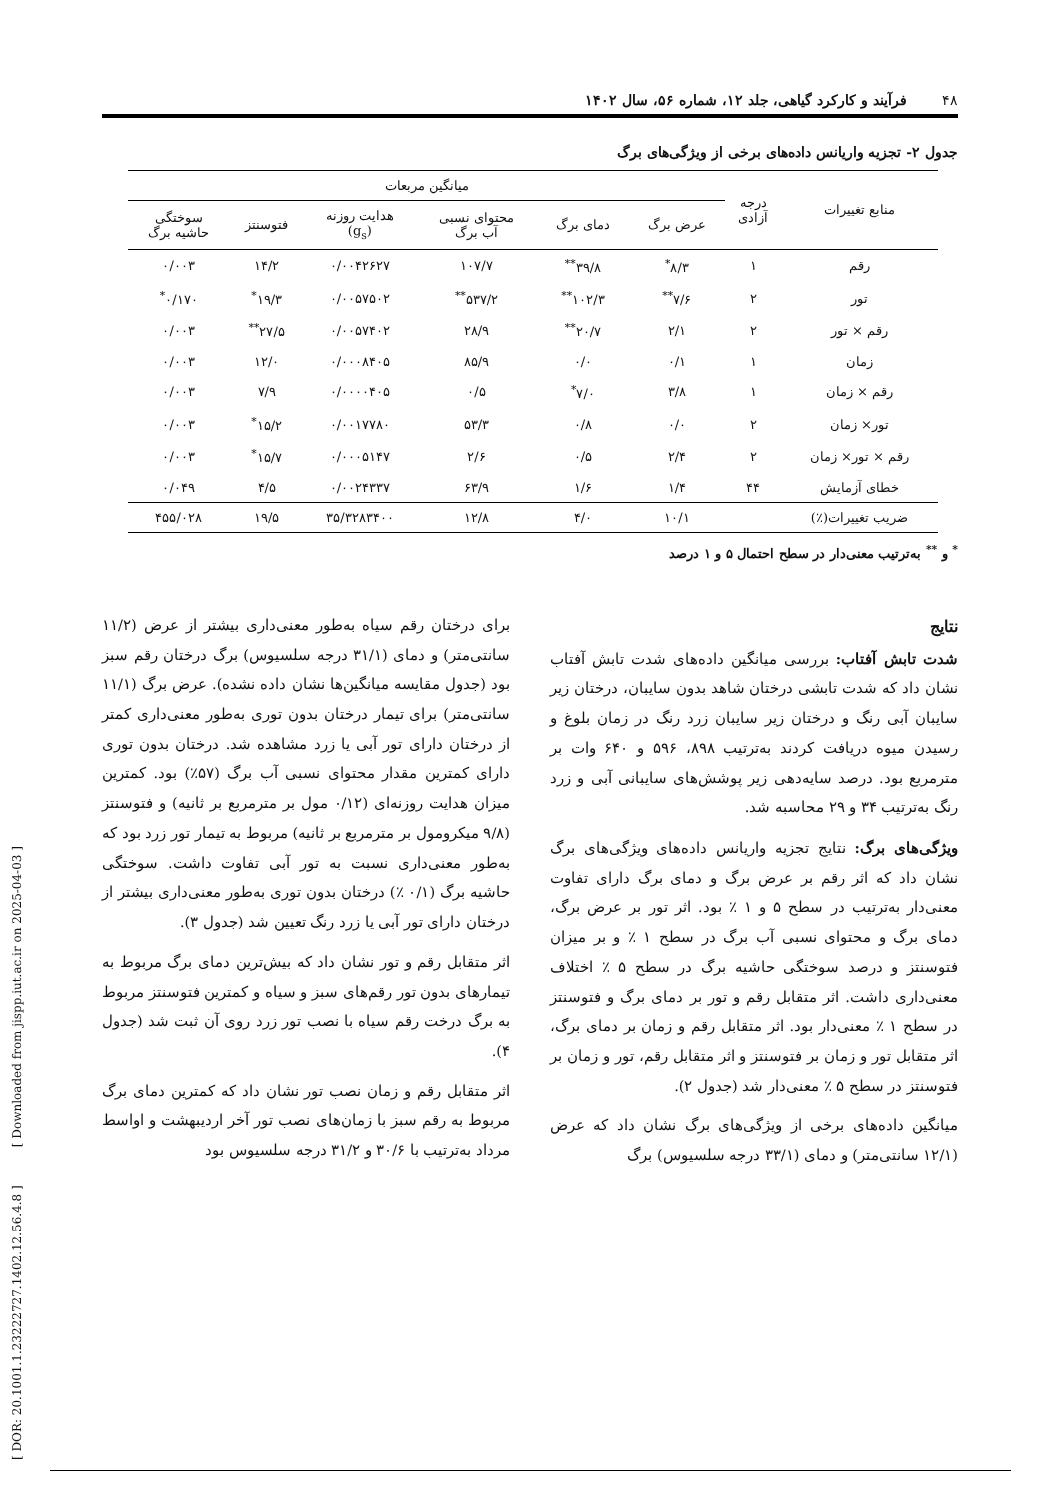[ DOR: 20.1001.1.23222727.1402.12.56.4.8 ] [ Downloaded from jispp.iut.ac.ir on 2025-04-03 ]
۴۸ فرآیند و کارکرد گیاهی، جلد ۱۲، شماره ۵۶، سال ۱۴۰۲
جدول ۲- تجزیه واریانس داده‌های برخی از ویژگی‌های برگ
| منابع تغییرات | درجه آزادی | میانگین مربعات | | | | | |
| --- | --- | --- | --- | --- | --- | --- | --- |
| | | عرض برگ | دمای برگ | محتوای نسبی آب برگ | هدایت روزنه (g<sub>s</sub>) | فتوسنتز | سوختگی حاشیه برگ |
| رقم | ۱ | ۸/۳<sup>*</sup> | ۳۹/۸<sup>**</sup> | ۱۰۷/۷ | ۰/۰۰۴۲۶۲۷ | ۱۴/۲ | ۰/۰۰۳ |
| تور | ۲ | ۷/۶<sup>**</sup> | ۱۰۲/۳<sup>**</sup> | ۵۳۷/۲<sup>**</sup> | ۰/۰۰۵۷۵۰۲ | ۱۹/۳<sup>*</sup> | ۰/۱۷۰<sup>*</sup> |
| رقم × تور | ۲ | ۲/۱ | ۲۰/۷<sup>**</sup> | ۲۸/۹ | ۰/۰۰۵۷۴۰۲ | ۲۷/۵<sup>**</sup> | ۰/۰۰۳ |
| زمان | ۱ | ۰/۱ | ۰/۰ | ۸۵/۹ | ۰/۰۰۰۸۴۰۵ | ۱۲/۰ | ۰/۰۰۳ |
| رقم × زمان | ۱ | ۳/۸ | ۷/۰<sup>*</sup> | ۰/۵ | ۰/۰۰۰۰۴۰۵ | ۷/۹ | ۰/۰۰۳ |
| تور× زمان | ۲ | ۰/۰ | ۰/۸ | ۵۳/۳ | ۰/۰۰۱۷۷۸۰ | ۱۵/۲<sup>*</sup> | ۰/۰۰۳ |
| رقم × تور× زمان | ۲ | ۲/۴ | ۰/۵ | ۲/۶ | ۰/۰۰۰۵۱۴۷ | ۱۵/۷<sup>*</sup> | ۰/۰۰۳ |
| خطای آزمایش | ۴۴ | ۱/۴ | ۱/۶ | ۶۳/۹ | ۰/۰۰۲۴۳۳۷ | ۴/۵ | ۰/۰۴۹ |
| ضریب تغییرات(٪) | | ۱۰/۱ | ۴/۰ | ۱۲/۸ | ۳۵/۳۲۸۳۴۰۰ | ۱۹/۵ | ۴۵۵/۰۲۸ |
<sup>*</sup> و <sup>**</sup> به‌ترتیب معنی‌دار در سطح احتمال ۵ و ۱ درصد
نتایج
شدت تابش آفتاب: بررسی میانگین داده‌های شدت تابش آفتاب نشان داد که شدت تابشی درختان شاهد بدون سایبان، درختان زیر سایبان آبی رنگ و درختان زیر سایبان زرد رنگ در زمان بلوغ و رسیدن میوه دریافت کردند به‌ترتیب ۸۹۸، ۵۹۶ و ۶۴۰ وات بر مترمربع بود. درصد سایه‌دهی زیر پوشش‌های سایبانی آبی و زرد رنگ به‌ترتیب ۳۴ و ۲۹ محاسبه شد.
ویژگی‌های برگ: نتایج تجزیه واریانس داده‌های ویژگی‌های برگ نشان داد که اثر رقم بر عرض برگ و دمای برگ دارای تفاوت معنی‌دار به‌ترتیب در سطح ۵ و ۱ ٪ بود. اثر تور بر عرض برگ، دمای برگ و محتوای نسبی آب برگ در سطح ۱ ٪ و بر میزان فتوسنتز و درصد سوختگی حاشیه برگ در سطح ۵ ٪ اختلاف معنی‌داری داشت. اثر متقابل رقم و تور بر دمای برگ و فتوسنتز در سطح ۱ ٪ معنی‌دار بود. اثر متقابل رقم و زمان بر دمای برگ، اثر متقابل تور و زمان بر فتوسنتز و اثر متقابل رقم، تور و زمان بر فتوسنتز در سطح ۵ ٪ معنی‌دار شد (جدول ۲).
میانگین داده‌های برخی از ویژگی‌های برگ نشان داد که عرض (۱۲/۱ سانتی‌متر) و دمای (۳۳/۱ درجه سلسیوس) برگ
برای درختان رقم سیاه به‌طور معنی‌داری بیشتر از عرض (۱۱/۲ سانتی‌متر) و دمای (۳۱/۱ درجه سلسیوس) برگ درختان رقم سبز بود (جدول مقایسه میانگین‌ها نشان داده نشده). عرض برگ (۱۱/۱ سانتی‌متر) برای تیمار درختان بدون توری به‌طور معنی‌داری کمتر از درختان دارای تور آبی یا زرد مشاهده شد. درختان بدون توری دارای کمترین مقدار محتوای نسبی آب برگ (۵۷٪) بود. کمترین میزان هدایت روزنه‌ای (۰/۱۲ مول بر مترمربع بر ثانیه) و فتوسنتز (۹/۸ میکرومول بر مترمربع بر ثانیه) مربوط به تیمار تور زرد بود که به‌طور معنی‌داری نسبت به تور آبی تفاوت داشت. سوختگی حاشیه برگ (۰/۱ ٪) درختان بدون توری به‌طور معنی‌داری بیشتر از درختان دارای تور آبی یا زرد رنگ تعیین شد (جدول ۳).
اثر متقابل رقم و تور نشان داد که بیش‌ترین دمای برگ مربوط به تیمارهای بدون تور رقم‌های سبز و سیاه و کمترین فتوسنتز مربوط به برگ درخت رقم سیاه با نصب تور زرد روی آن ثبت شد (جدول ۴).
اثر متقابل رقم و زمان نصب تور نشان داد که کمترین دمای برگ مربوط به رقم سبز با زمان‌های نصب تور آخر اردیبهشت و اواسط مرداد به‌ترتیب با ۳۰/۶ و ۳۱/۲ درجه سلسیوس بود